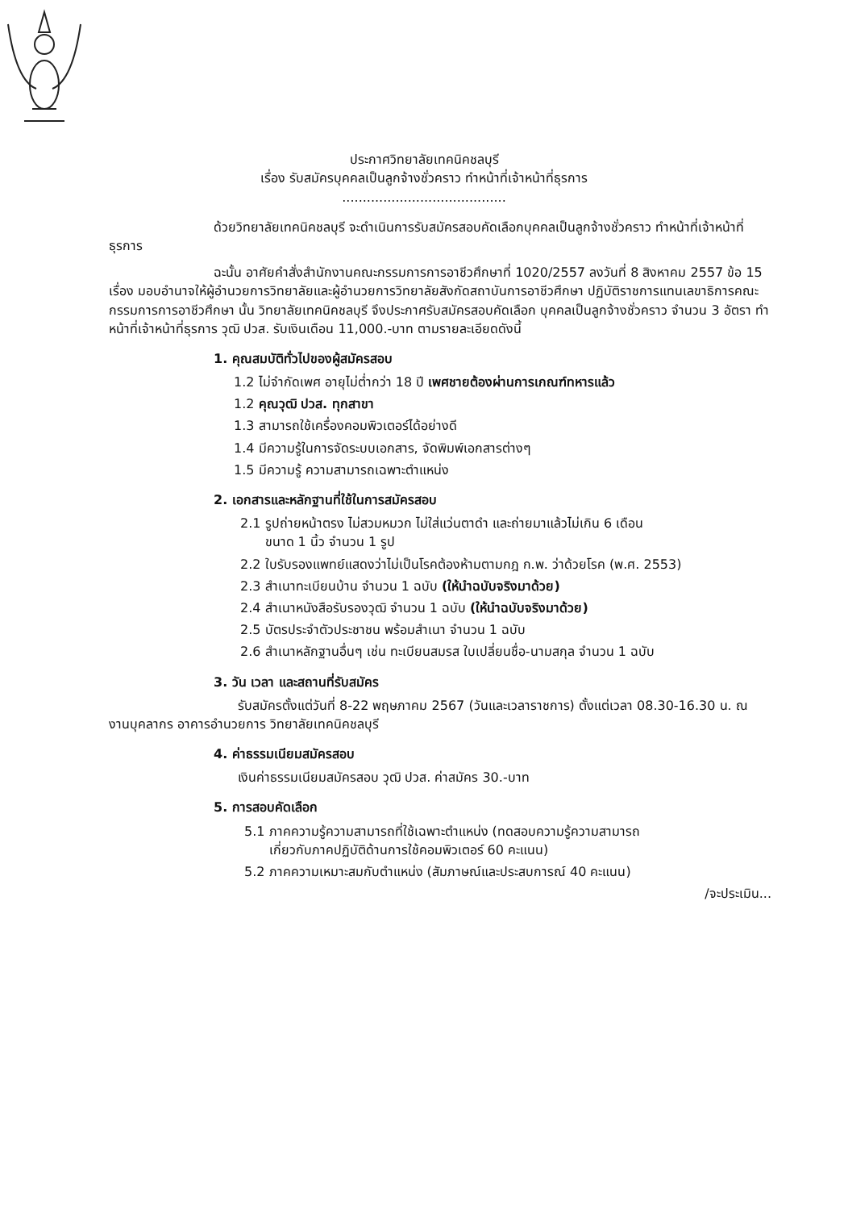ประกาศวิทยาลัยเทคนิคชลบุรี
เรื่อง รับสมัครบุคคลเป็นลูกจ้างชั่วคราว ทำหน้าที่เจ้าหน้าที่ธุรการ
........................................
ด้วยวิทยาลัยเทคนิคชลบุรี จะดำเนินการรับสมัครสอบคัดเลือกบุคคลเป็นลูกจ้างชั่วคราว ทำหน้าที่เจ้าหน้าที่ธุรการ
ฉะนั้น อาศัยคำสั่งสำนักงานคณะกรรมการการอาชีวศึกษาที่ 1020/2557 ลงวันที่ 8 สิงหาคม 2557 ข้อ 15 เรื่อง มอบอำนาจให้ผู้อำนวยการวิทยาลัยและผู้อำนวยการวิทยาลัยสังกัดสถาบันการอาชีวศึกษา ปฏิบัติราชการแทนเลขาธิการคณะกรรมการการอาชีวศึกษา นั้น วิทยาลัยเทคนิคชลบุรี จึงประกาศรับสมัครสอบคัดเลือก บุคคลเป็นลูกจ้างชั่วคราว จำนวน 3 อัตรา ทำหน้าที่เจ้าหน้าที่ธุรการ วุฒิ ปวส. รับเงินเดือน 11,000.-บาท ตามรายละเอียดดังนี้
1. คุณสมบัติทั่วไปของผู้สมัครสอบ
1.2 ไม่จำกัดเพศ อายุไม่ต่ำกว่า 18 ปี เพศชายต้องผ่านการเกณฑ์ทหารแล้ว
1.2 คุณวุฒิ ปวส. ทุกสาขา
1.3 สามารถใช้เครื่องคอมพิวเตอร์ได้อย่างดี
1.4 มีความรู้ในการจัดระบบเอกสาร, จัดพิมพ์เอกสารต่างๆ
1.5 มีความรู้ ความสามารถเฉพาะตำแหน่ง
2. เอกสารและหลักฐานที่ใช้ในการสมัครสอบ
2.1 รูปถ่ายหน้าตรง ไม่สวมหมวก ไม่ใส่แว่นตาดำ และถ่ายมาแล้วไม่เกิน 6 เดือน
ขนาด 1 นิ้ว จำนวน 1 รูป
2.2 ใบรับรองแพทย์แสดงว่าไม่เป็นโรคต้องห้ามตามกฎ ก.พ. ว่าด้วยโรค (พ.ศ. 2553)
2.3 สำเนาทะเบียนบ้าน จำนวน 1 ฉบับ (ให้นำฉบับจริงมาด้วย)
2.4 สำเนาหนังสือรับรองวุฒิ จำนวน 1 ฉบับ (ให้นำฉบับจริงมาด้วย)
2.5 บัตรประจำตัวประชาชน พร้อมสำเนา จำนวน 1 ฉบับ
2.6 สำเนาหลักฐานอื่นๆ เช่น ทะเบียนสมรส ใบเปลี่ยนชื่อ-นามสกุล จำนวน 1 ฉบับ
3. วัน เวลา และสถานที่รับสมัคร
รับสมัครตั้งแต่วันที่ 8-22 พฤษภาคม 2567 (วันและเวลาราชการ) ตั้งแต่เวลา 08.30-16.30 น. ณ งานบุคลากร อาคารอำนวยการ วิทยาลัยเทคนิคชลบุรี
4. ค่าธรรมเนียมสมัครสอบ
เงินค่าธรรมเนียมสมัครสอบ วุฒิ ปวส. ค่าสมัคร 30.-บาท
5. การสอบคัดเลือก
5.1 ภาคความรู้ความสามารถที่ใช้เฉพาะตำแหน่ง (ทดสอบความรู้ความสามารถ
เกี่ยวกับภาคปฏิบัติด้านการใช้คอมพิวเตอร์ 60 คะแนน)
5.2 ภาคความเหมาะสมกับตำแหน่ง (สัมภาษณ์และประสบการณ์ 40 คะแนน)
/จะประเมิน...